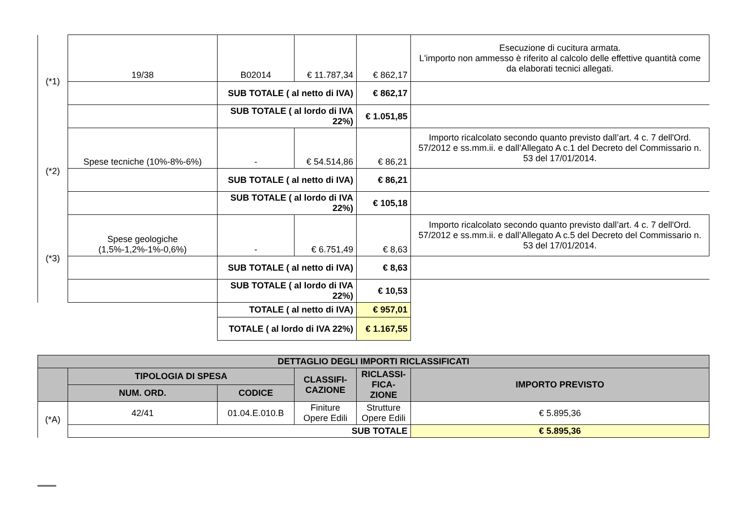| (*1) | 19/38 | B02014 | € 11.787,34 | € 862,17 | Esecuzione di cucitura armata. L'importo non ammesso è riferito al calcolo delle effettive quantità come da elaborati tecnici allegati. |
| | | SUB TOTALE ( al netto di IVA) | | € 862,17 | |
| | | SUB TOTALE ( al lordo di IVA 22%) | | € 1.051,85 | |
| (*2) | Spese tecniche (10%-8%-6%) | - | € 54.514,86 | € 86,21 | Importo ricalcolato secondo quanto previsto dall’art. 4 c. 7 dell'Ord. 57/2012 e ss.mm.ii. e dall’Allegato A c.1 del Decreto del Commissario n. 53 del 17/01/2014. |
| | | SUB TOTALE ( al netto di IVA) | | € 86,21 | |
| | | SUB TOTALE ( al lordo di IVA 22%) | | € 105,18 | |
| (*3) | Spese geologiche (1,5%-1,2%-1%-0,6%) | - | € 6.751,49 | € 8,63 | Importo ricalcolato secondo quanto previsto dall’art. 4 c. 7 dell'Ord. 57/2012 e ss.mm.ii. e dall’Allegato A c.5 del Decreto del Commissario n. 53 del 17/01/2014. |
| | | SUB TOTALE ( al netto di IVA) | | € 8,63 | |
| | | SUB TOTALE ( al lordo di IVA 22%) | | € 10,53 | |
| | | TOTALE ( al netto di IVA) | | € 957,01 | |
| | | TOTALE ( al lordo di IVA 22%) | | € 1.167,55 | |
| DETTAGLIO DEGLI IMPORTI RICLASSIFICATI | | | | | |
| --- | --- | --- | --- | --- | --- |
| | TIPOLOGIA DI SPESA | | CLASSIFI- CAZIONE | RICLASSI- FICA- ZIONE | IMPORTO PREVISTO |
| | NUM. ORD. | CODICE | | | |
| (*A) | 42/41 | 01.04.E.010.B | Finiture Opere Edili | Strutture Opere Edili | € 5.895,36 |
| | SUB TOTALE | | | | € 5.895,36 |